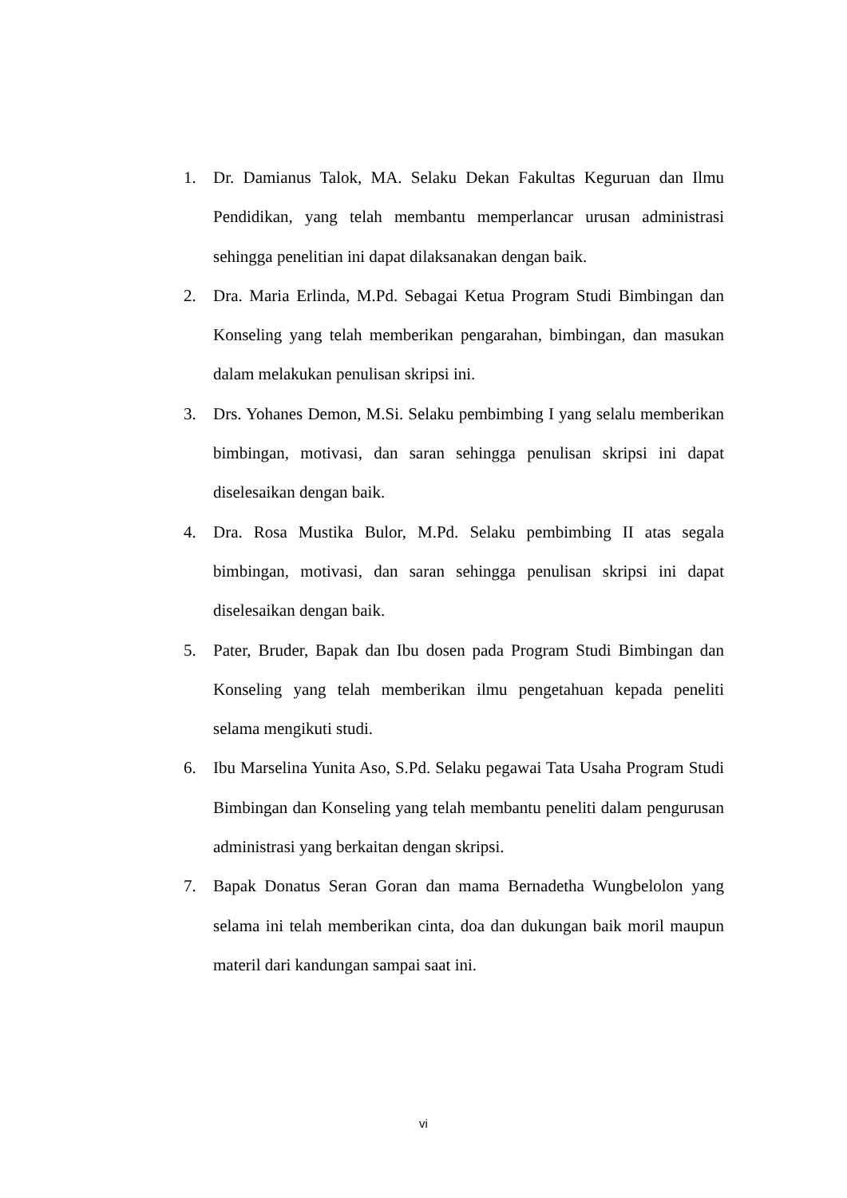1. Dr. Damianus Talok, MA. Selaku Dekan Fakultas Keguruan dan Ilmu Pendidikan, yang telah membantu memperlancar urusan administrasi sehingga penelitian ini dapat dilaksanakan dengan baik.
2. Dra. Maria Erlinda, M.Pd. Sebagai Ketua Program Studi Bimbingan dan Konseling yang telah memberikan pengarahan, bimbingan, dan masukan dalam melakukan penulisan skripsi ini.
3. Drs. Yohanes Demon, M.Si. Selaku pembimbing I yang selalu memberikan bimbingan, motivasi, dan saran sehingga penulisan skripsi ini dapat diselesaikan dengan baik.
4. Dra. Rosa Mustika Bulor, M.Pd. Selaku pembimbing II atas segala bimbingan, motivasi, dan saran sehingga penulisan skripsi ini dapat diselesaikan dengan baik.
5. Pater, Bruder, Bapak dan Ibu dosen pada Program Studi Bimbingan dan Konseling yang telah memberikan ilmu pengetahuan kepada peneliti selama mengikuti studi.
6. Ibu Marselina Yunita Aso, S.Pd. Selaku pegawai Tata Usaha Program Studi Bimbingan dan Konseling yang telah membantu peneliti dalam pengurusan administrasi yang berkaitan dengan skripsi.
7. Bapak Donatus Seran Goran dan mama Bernadetha Wungbelolon yang selama ini telah memberikan cinta, doa dan dukungan baik moril maupun materil dari kandungan sampai saat ini.
vi